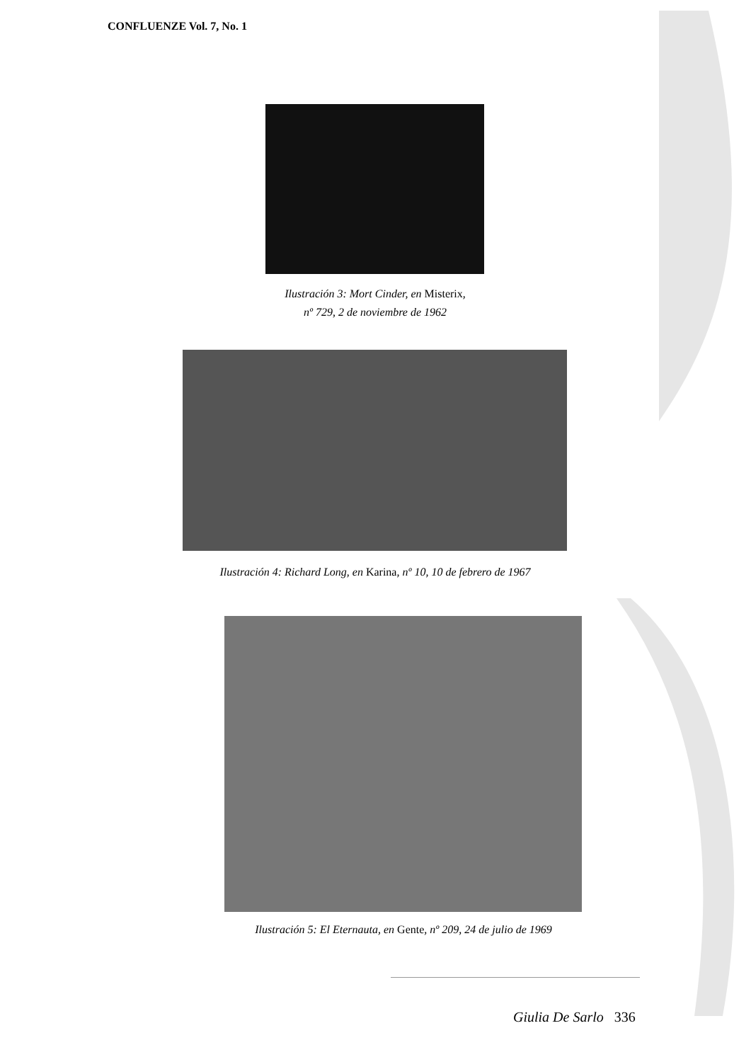CONFLUENZE Vol. 7, No. 1
Ilustración 3: Mort Cinder, en Misterix,
nº 729, 2 de noviembre de 1962
Ilustración 4: Richard Long, en Karina, nº 10, 10 de febrero de 1967
Ilustración 5: El Eternauta, en Gente, nº 209, 24 de julio de 1969
Giulia De Sarlo 336